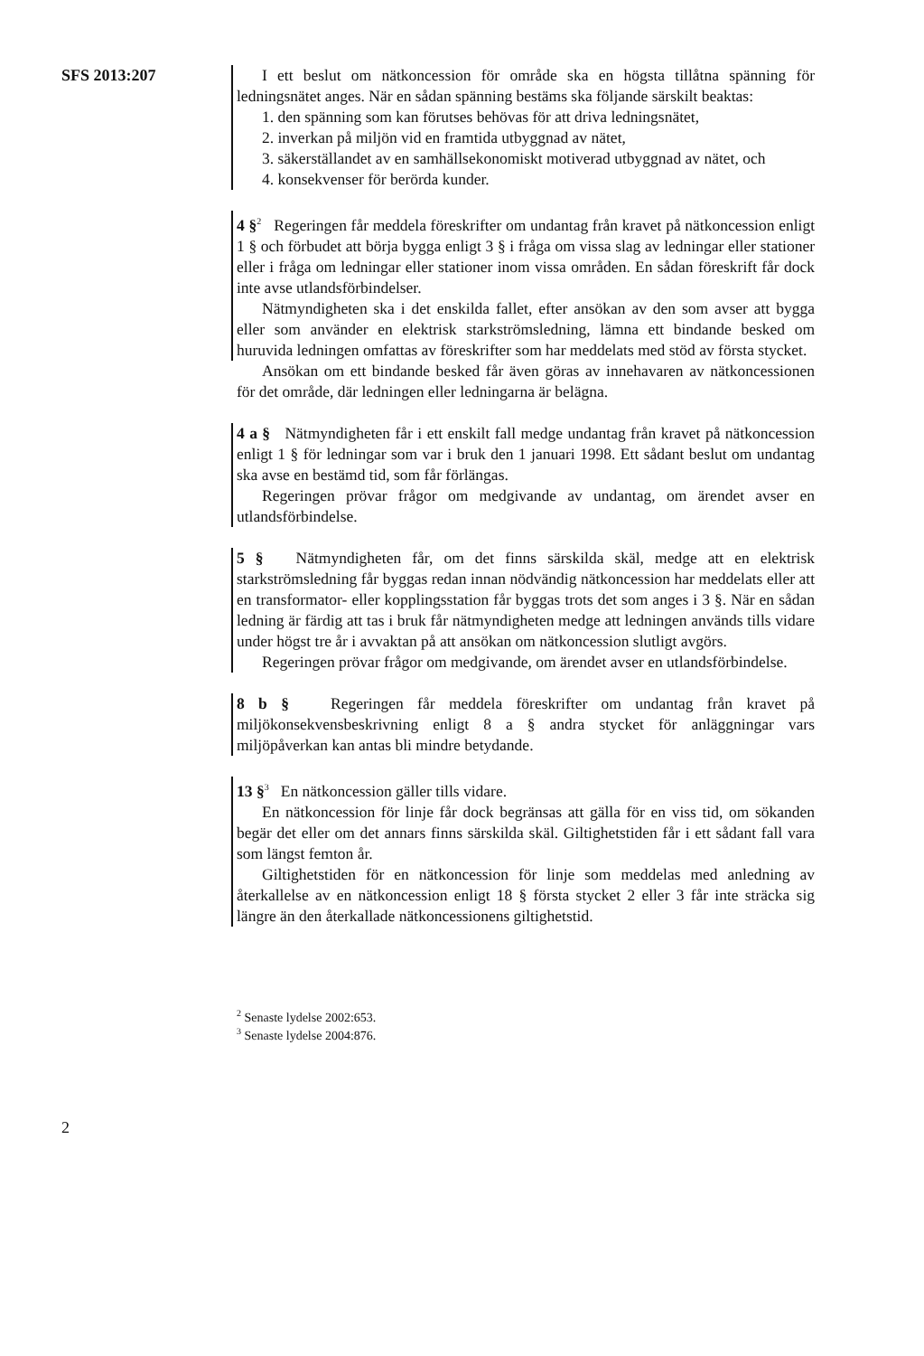SFS 2013:207
I ett beslut om nätkoncession för område ska en högsta tillåtna spänning för ledningsnätet anges. När en sådan spänning bestäms ska följande särskilt beaktas:
1. den spänning som kan förutses behövas för att driva ledningsnätet,
2. inverkan på miljön vid en framtida utbyggnad av nätet,
3. säkerställandet av en samhällsekonomiskt motiverad utbyggnad av nätet, och
4. konsekvenser för berörda kunder.
4 §<sup>2</sup> Regeringen får meddela föreskrifter om undantag från kravet på nätkoncession enligt 1 § och förbudet att börja bygga enligt 3 § i fråga om vissa slag av ledningar eller stationer eller i fråga om ledningar eller stationer inom vissa områden. En sådan föreskrift får dock inte avse utlandsförbindelser.
Nätmyndigheten ska i det enskilda fallet, efter ansökan av den som avser att bygga eller som använder en elektrisk starkströmsledning, lämna ett bindande besked om huruvida ledningen omfattas av föreskrifter som har meddelats med stöd av första stycket.
Ansökan om ett bindande besked får även göras av innehavaren av nätkoncessionen för det område, där ledningen eller ledningarna är belägna.
4 a § Nätmyndigheten får i ett enskilt fall medge undantag från kravet på nätkoncession enligt 1 § för ledningar som var i bruk den 1 januari 1998. Ett sådant beslut om undantag ska avse en bestämd tid, som får förlängas.
Regeringen prövar frågor om medgivande av undantag, om ärendet avser en utlandsförbindelse.
5 § Nätmyndigheten får, om det finns särskilda skäl, medge att en elektrisk starkströmsledning får byggas redan innan nödvändig nätkoncession har meddelats eller att en transformator- eller kopplingsstation får byggas trots det som anges i 3 §. När en sådan ledning är färdig att tas i bruk får nätmyndigheten medge att ledningen används tills vidare under högst tre år i avvaktan på att ansökan om nätkoncession slutligt avgörs.
Regeringen prövar frågor om medgivande, om ärendet avser en utlandsförbindelse.
8 b § Regeringen får meddela föreskrifter om undantag från kravet på miljökonsekvensbeskrivning enligt 8 a § andra stycket för anläggningar vars miljöpåverkan kan antas bli mindre betydande.
13 §<sup>3</sup> En nätkoncession gäller tills vidare.
En nätkoncession för linje får dock begränsas att gälla för en viss tid, om sökanden begär det eller om det annars finns särskilda skäl. Giltighetstiden får i ett sådant fall vara som längst femton år.
Giltighetstiden för en nätkoncession för linje som meddelas med anledning av återkallelse av en nätkoncession enligt 18 § första stycket 2 eller 3 får inte sträcka sig längre än den återkallade nätkoncessionens giltighetstid.
<sup>2</sup> Senaste lydelse 2002:653.
<sup>3</sup> Senaste lydelse 2004:876.
2